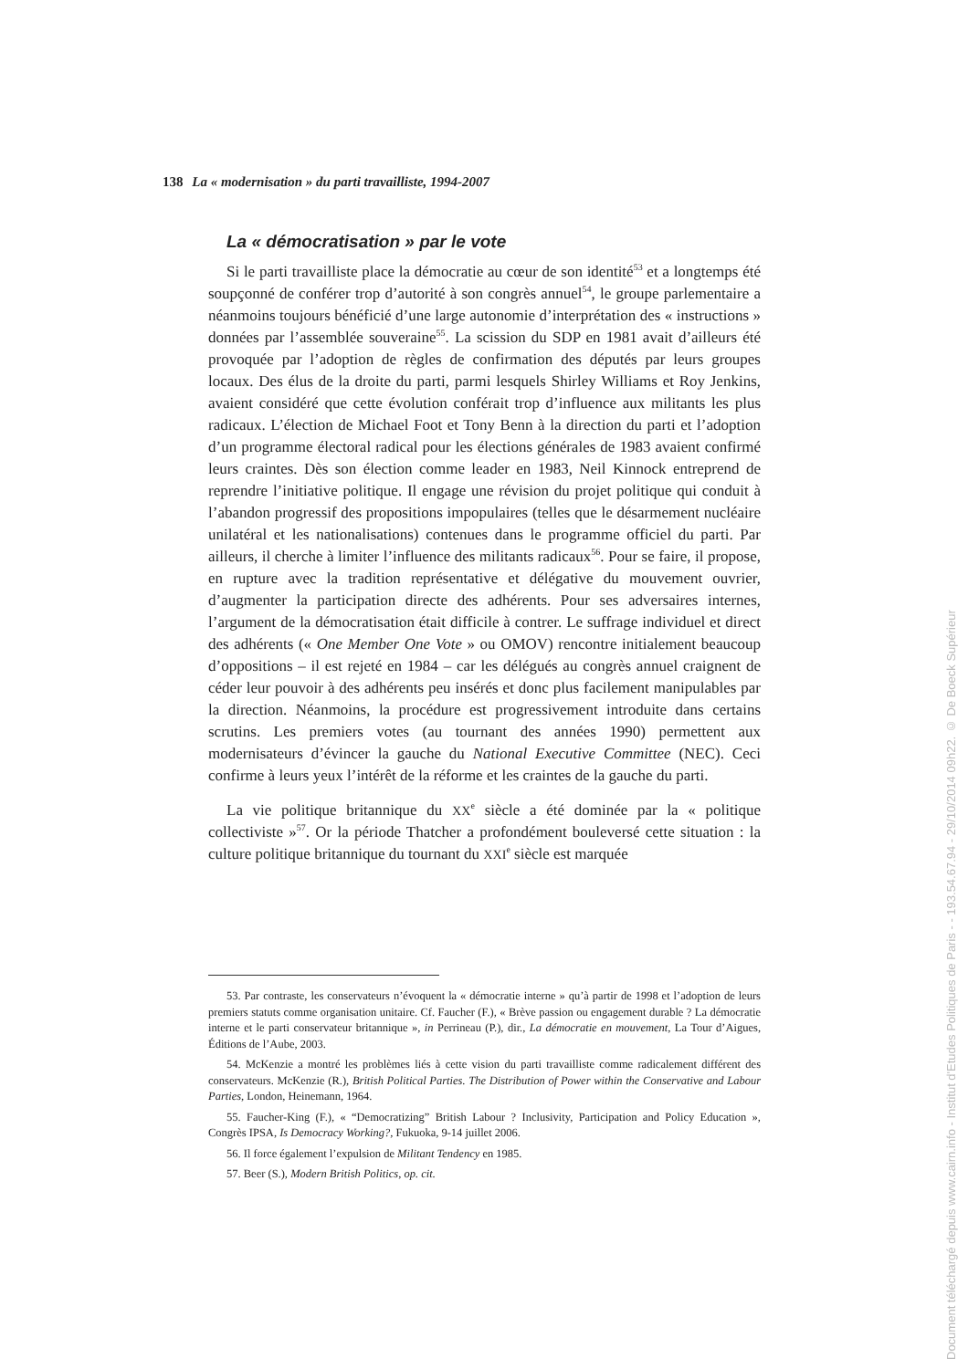138 La « modernisation » du parti travailliste, 1994-2007
La « démocratisation » par le vote
Si le parti travailliste place la démocratie au cœur de son identité<sup>53</sup> et a longtemps été soupçonné de conférer trop d’autorité à son congrès annuel<sup>54</sup>, le groupe parlementaire a néanmoins toujours bénéficié d’une large autonomie d’interprétation des « instructions » données par l’assemblée souveraine<sup>55</sup>. La scission du SDP en 1981 avait d’ailleurs été provoquée par l’adoption de règles de confirmation des députés par leurs groupes locaux. Des élus de la droite du parti, parmi lesquels Shirley Williams et Roy Jenkins, avaient considéré que cette évolution conférait trop d’influence aux militants les plus radicaux. L’élection de Michael Foot et Tony Benn à la direction du parti et l’adoption d’un programme électoral radical pour les élections générales de 1983 avaient confirmé leurs craintes. Dès son élection comme leader en 1983, Neil Kinnock entreprend de reprendre l’initiative politique. Il engage une révision du projet politique qui conduit à l’abandon progressif des propositions impopulaires (telles que le désarmement nucléaire unilatéral et les nationalisations) contenues dans le programme officiel du parti. Par ailleurs, il cherche à limiter l’influence des militants radicaux<sup>56</sup>. Pour se faire, il propose, en rupture avec la tradition représentative et délégative du mouvement ouvrier, d’augmenter la participation directe des adhérents. Pour ses adversaires internes, l’argument de la démocratisation était difficile à contrer. Le suffrage individuel et direct des adhérents (« One Member One Vote » ou OMOV) rencontre initialement beaucoup d’oppositions – il est rejeté en 1984 – car les délégués au congrès annuel craignent de céder leur pouvoir à des adhérents peu insérés et donc plus facilement manipulables par la direction. Néanmoins, la procédure est progressivement introduite dans certains scrutins. Les premiers votes (au tournant des années 1990) permettent aux modernisateurs d’évincer la gauche du National Executive Committee (NEC). Ceci confirme à leurs yeux l’intérêt de la réforme et les craintes de la gauche du parti.
La vie politique britannique du XX<sup>e</sup> siècle a été dominée par la « politique collectiviste »<sup>57</sup>. Or la période Thatcher a profondément bouleversé cette situation : la culture politique britannique du tournant du XXI<sup>e</sup> siècle est marquée
53. Par contraste, les conservateurs n’évoquent la « démocratie interne » qu’à partir de 1998 et l’adoption de leurs premiers statuts comme organisation unitaire. Cf. Faucher (F.), « Brève passion ou engagement durable ? La démocratie interne et le parti conservateur britannique », in Perrineau (P.), dir., La démocratie en mouvement, La Tour d’Aigues, Éditions de l’Aube, 2003.
54. McKenzie a montré les problèmes liés à cette vision du parti travailliste comme radicalement différent des conservateurs. McKenzie (R.), British Political Parties. The Distribution of Power within the Conservative and Labour Parties, London, Heinemann, 1964.
55. Faucher-King (F.), « “Democratizing” British Labour ? Inclusivity, Participation and Policy Education », Congrès IPSA, Is Democracy Working?, Fukuoka, 9-14 juillet 2006.
56. Il force également l’expulsion de Militant Tendency en 1985.
57. Beer (S.), Modern British Politics, op. cit.
Document téléchargé depuis www.cairn.info - Institut d'Etudes Politiques de Paris - - 193.54.67.94 - 29/10/2014 09h22. © De Boeck Supérieur